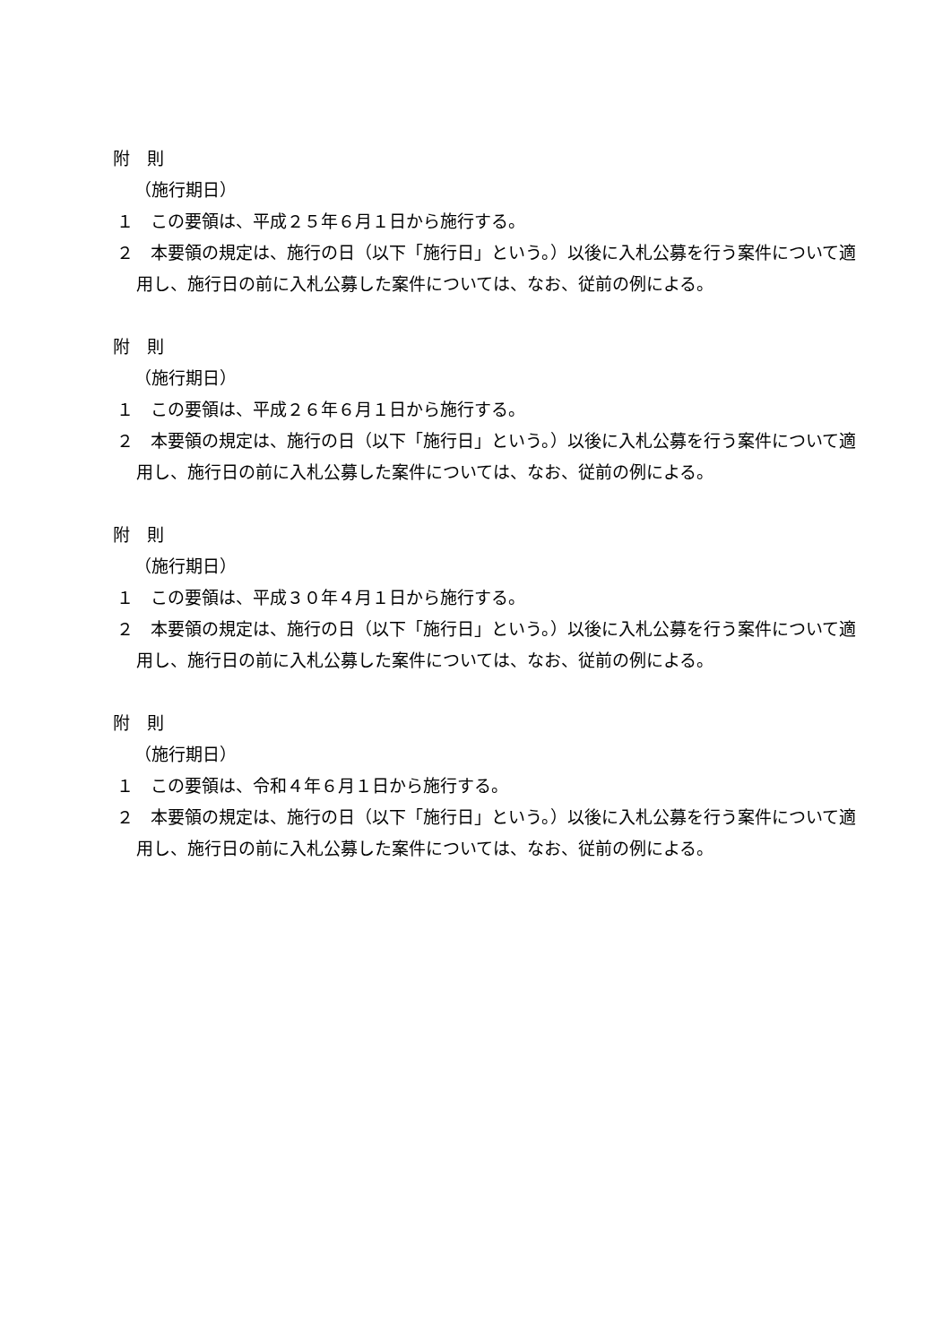附　則
（施行期日）
１　この要領は、平成２５年６月１日から施行する。
２　本要領の規定は、施行の日（以下「施行日」という。）以後に入札公募を行う案件について適用し、施行日の前に入札公募した案件については、なお、従前の例による。
附　則
（施行期日）
１　この要領は、平成２６年６月１日から施行する。
２　本要領の規定は、施行の日（以下「施行日」という。）以後に入札公募を行う案件について適用し、施行日の前に入札公募した案件については、なお、従前の例による。
附　則
（施行期日）
１　この要領は、平成３０年４月１日から施行する。
２　本要領の規定は、施行の日（以下「施行日」という。）以後に入札公募を行う案件について適用し、施行日の前に入札公募した案件については、なお、従前の例による。
附　則
（施行期日）
１　この要領は、令和４年６月１日から施行する。
２　本要領の規定は、施行の日（以下「施行日」という。）以後に入札公募を行う案件について適用し、施行日の前に入札公募した案件については、なお、従前の例による。